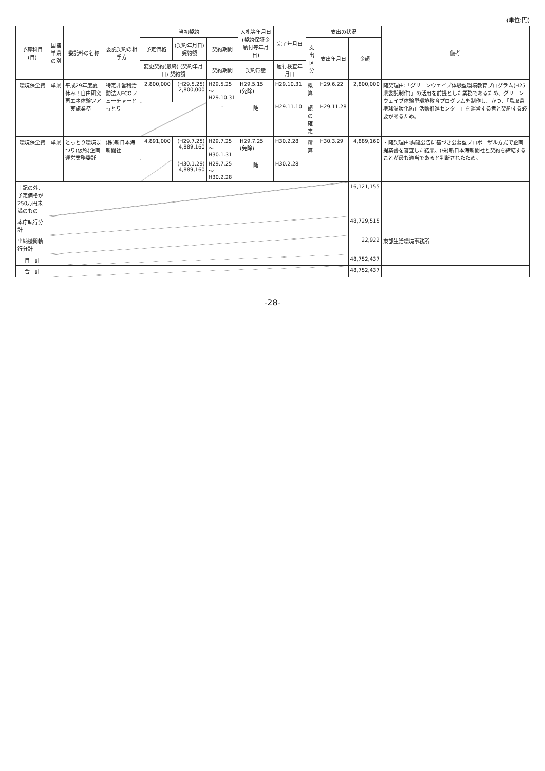(単位:円)
| 予算科目 (目) | 国補単県の別 | 委託料の名称 | 委託契約の相手方 | 当初契約 | | | 入札等年月日 (契約保証金納付等年月日) | 完了年月日 | 支出の状況 | | | 備考 |
| --- | --- | --- | --- | --- | --- | --- | --- | --- | --- | --- | --- | --- |
| | | | | 予定価格 | (契約年月日) 契約額 | 契約期間 | | | 支出区分 | 支出年月日 | 金額 | |
| | | | | 変更契約(最終) (契約年月日) 契約額 | | 契約期間 | 契約形態 | 履行検査年月日 | | | | |
| 環境保全費 | 単県 | 平成29年度夏休み！自由研究再エネ体験ツアー実施業務 | 特定非営利活動法人ECOフューチャーとっとり | 2,800,000 | (H29.5.25) 2,800,000 | H29.5.25 ～H29.10.31 | H29.5.15 (免除) | H29.10.31 | 概算 | H29.6.22 | 2,800,000 | 随契理由:「グリーンウェイブ体験型環境教育プログラム(H25県委託制作)」の活用を前提とした業務であるため、グリーンウェイブ体験型環境教育プログラムを制作し、かつ、「鳥取県地球温暖化防止活動推進センター」を運営する者と契約する必要があるため。 |
| | | | | | | - | 随 | H29.11.10 | 額の確定 | H29.11.28 | | |
| 環境保全費 | 単県 | とっとり環境まつり(仮称)企画運営業務委託 | (株)新日本海新聞社 | 4,891,000 | (H29.7.25) 4,889,160 | H29.7.25 ～H30.1.31 | H29.7.25 (免除) | H30.2.28 | 精算 | H30.3.29 | 4,889,160 | ・随契理由:調達公告に基づき公募型プロポーザル方式で企画提案書を審査した結果、(株)新日本海新聞社と契約を締結することが最も適当であると判断されたため。 |
| | | | | | (H30.1.29) 4,889,160 | H29.7.25 ～H30.2.28 | 随 | H30.2.28 | | | | |
| 上記の外、予定価格が250万円未満のもの | | | | | | | | | | | 16,121,155 | |
| 本庁執行分計 | | | | | | | | | | | 48,729,515 | |
| 出納機関執行分計 | | | | | | | | | | | 22,922 | 東部生活環境事務所 |
| 目 計 | | | | | | | | | | | 48,752,437 | |
| 合 計 | | | | | | | | | | | 48,752,437 | |
-28-